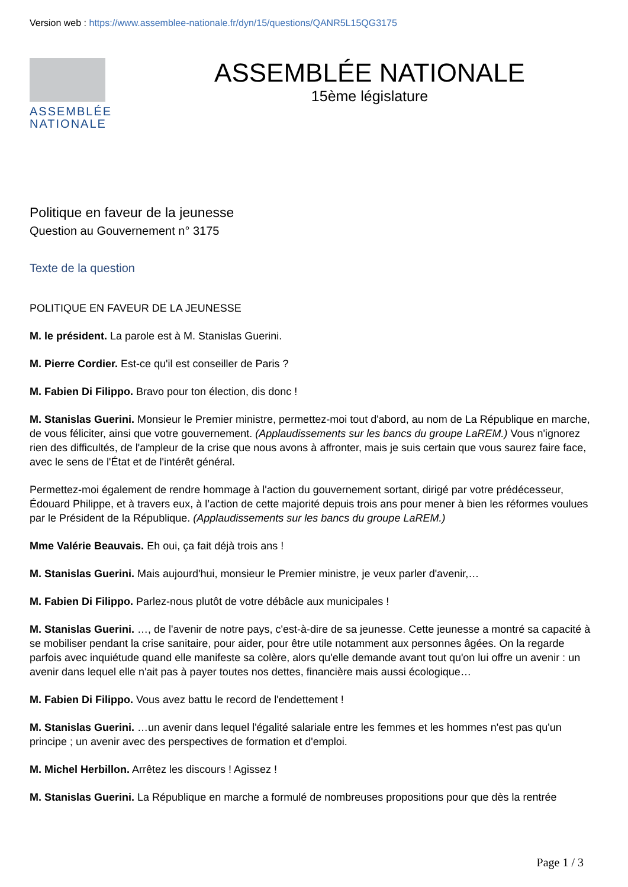Version web : https://www.assemblee-nationale.fr/dyn/15/questions/QANR5L15QG3175
ASSEMBLÉE
NATIONALE
ASSEMBLÉE NATIONALE
15ème législature
Politique en faveur de la jeunesse
Question au Gouvernement n° 3175
Texte de la question
POLITIQUE EN FAVEUR DE LA JEUNESSE
M. le président. La parole est à M. Stanislas Guerini.
M. Pierre Cordier. Est-ce qu'il est conseiller de Paris ?
M. Fabien Di Filippo. Bravo pour ton élection, dis donc !
M. Stanislas Guerini. Monsieur le Premier ministre, permettez-moi tout d'abord, au nom de La République en marche, de vous féliciter, ainsi que votre gouvernement. (Applaudissements sur les bancs du groupe LaREM.) Vous n'ignorez rien des difficultés, de l'ampleur de la crise que nous avons à affronter, mais je suis certain que vous saurez faire face, avec le sens de l'État et de l'intérêt général.
Permettez-moi également de rendre hommage à l'action du gouvernement sortant, dirigé par votre prédécesseur, Édouard Philippe, et à travers eux, à l’action de cette majorité depuis trois ans pour mener à bien les réformes voulues par le Président de la République. (Applaudissements sur les bancs du groupe LaREM.)
Mme Valérie Beauvais. Eh oui, ça fait déjà trois ans !
M. Stanislas Guerini. Mais aujourd'hui, monsieur le Premier ministre, je veux parler d'avenir,…
M. Fabien Di Filippo. Parlez-nous plutôt de votre débâcle aux municipales !
M. Stanislas Guerini. …, de l'avenir de notre pays, c'est-à-dire de sa jeunesse. Cette jeunesse a montré sa capacité à se mobiliser pendant la crise sanitaire, pour aider, pour être utile notamment aux personnes âgées. On la regarde parfois avec inquiétude quand elle manifeste sa colère, alors qu'elle demande avant tout qu'on lui offre un avenir : un avenir dans lequel elle n'ait pas à payer toutes nos dettes, financière mais aussi écologique…
M. Fabien Di Filippo. Vous avez battu le record de l'endettement !
M. Stanislas Guerini. …un avenir dans lequel l'égalité salariale entre les femmes et les hommes n'est pas qu'un principe ; un avenir avec des perspectives de formation et d'emploi.
M. Michel Herbillon. Arrêtez les discours ! Agissez !
M. Stanislas Guerini. La République en marche a formulé de nombreuses propositions pour que dès la rentrée
Page 1 / 3